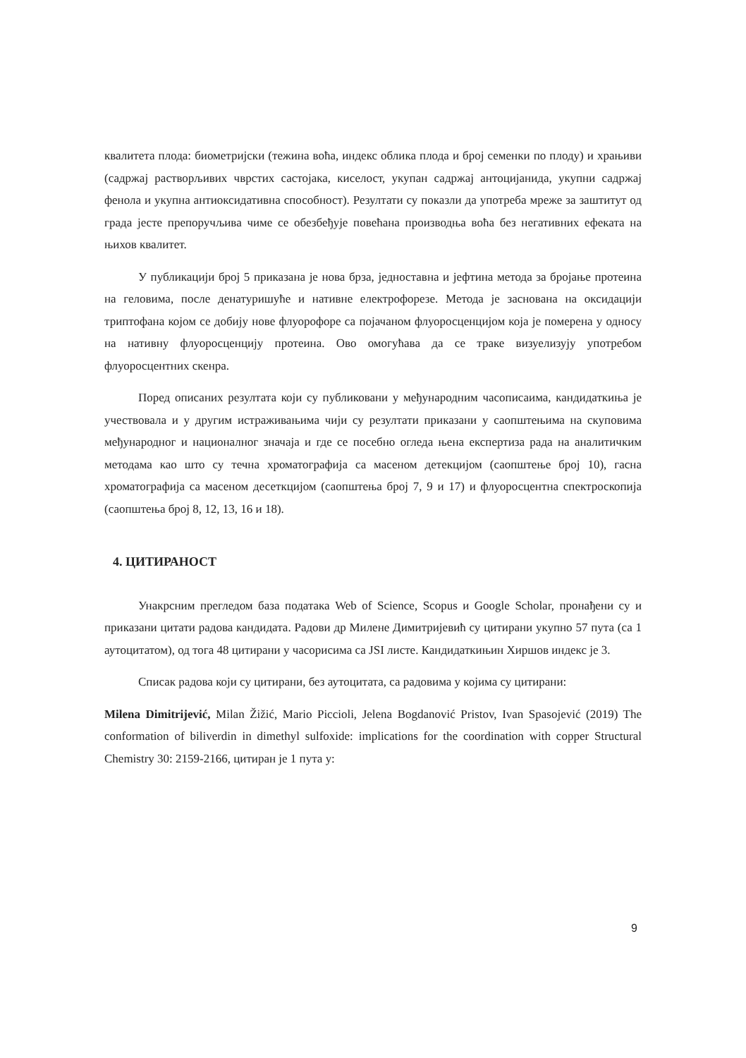квалитета плода: биометријски (тежина воћа, индекс облика плода и број семенки по плоду) и храњиви (садржај растворљивих чврстих састојака, киселост, укупан садржај антоцијанида, укупни садржај фенола и укупна антиоксидативна способност). Резултати су показли да употреба мреже за заштитут од града јесте препоручљива чиме се обезбеђује повећана производња воћа без негативних ефеката на њихов квалитет.
У публикацији број 5 приказана је нова брза, једноставна и јефтина метода за бројање протеина на геловима, после денатуришуће и нативне електрофорезе. Метода је заснована на оксидацији триптофана којом се добију нове флуорофоре са појачаном флуоросценцијом која је померена у односу на нативну флуоросценцију протеина. Ово омогућава да се траке визуелизују употребом флуоросцентних скенра.
Поред описаних резултата који су публиковани у међународним часописаима, кандидаткиња је учествовала и у другим истраживањима чији су резултати приказани у саопштењима на скуповима међународног и националног значаја и где се посебно огледа њена експертиза рада на аналитичким методама као што су течна хроматографија са масеном детекцијом (саопштење број 10), гасна хроматографија са масеном десеткцијом (саопштења број 7, 9 и 17) и флуоросцентна спектроскопија (саопштења број 8, 12, 13, 16 и 18).
4. ЦИТИРАНОСТ
Унакрсним прегледом база података Web of Science, Scopus и Google Scholar, пронађени су и приказани цитати радова кандидата. Радови др Милене Димитријевић су цитирани укупно 57 пута (са 1 аутоцитатом), од тога 48 цитирани у часорисима са ЈЅІ листе. Кандидаткињин Хиршов индекс је 3.
Списак радова који су цитирани, без аутоцитата, са радовима у којима су цитирани:
Milena Dimitrijević, Milan Žižić, Mario Piccioli, Jelena Bogdanović Pristov, Ivan Spasojević (2019) The conformation of biliverdin in dimethyl sulfoxide: implications for the coordination with copper Structural Chemistry 30: 2159-2166, цитиран је 1 пута у:
9